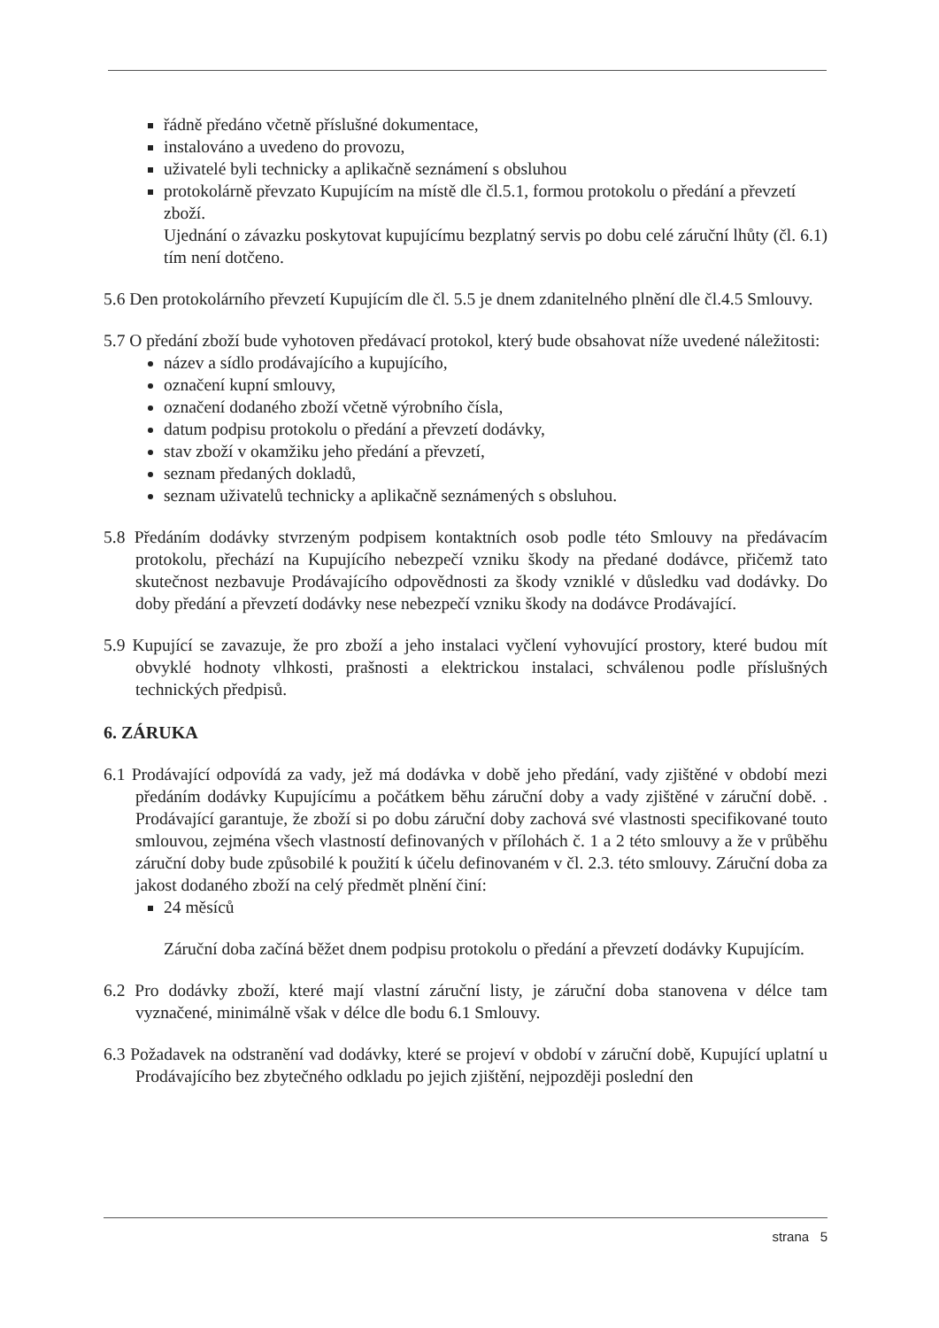řádně předáno včetně příslušné dokumentace,
instalováno a uvedeno do provozu,
uživatelé byli technicky a aplikačně seznámení s obsluhou
protokolárně převzato Kupujícím na místě dle čl.5.1, formou protokolu o předání a převzetí zboží.
Ujednání o závazku poskytovat kupujícímu bezplatný servis po dobu celé záruční lhůty (čl. 6.1) tím není dotčeno.
5.6 Den protokolárního převzetí Kupujícím dle čl. 5.5 je dnem zdanitelného plnění dle čl.4.5 Smlouvy.
5.7 O předání zboží bude vyhotoven předávací protokol, který bude obsahovat níže uvedené náležitosti:
název a sídlo prodávajícího a kupujícího,
označení kupní smlouvy,
označení dodaného zboží včetně výrobního čísla,
datum podpisu protokolu o předání a převzetí dodávky,
stav zboží v okamžiku jeho předání a převzetí,
seznam předaných dokladů,
seznam uživatelů technicky a aplikačně seznámených s obsluhou.
5.8 Předáním dodávky stvrzeným podpisem kontaktních osob podle této Smlouvy na předávacím protokolu, přechází na Kupujícího nebezpečí vzniku škody na předané dodávce, přičemž tato skutečnost nezbavuje Prodávajícího odpovědnosti za škody vzniklé v důsledku vad dodávky. Do doby předání a převzetí dodávky nese nebezpečí vzniku škody na dodávce Prodávající.
5.9 Kupující se zavazuje, že pro zboží a jeho instalaci vyčlení vyhovující prostory, které budou mít obvyklé hodnoty vlhkosti, prašnosti a elektrickou instalaci, schválenou podle příslušných technických předpisů.
6. ZÁRUKA
6.1 Prodávající odpovídá za vady, jež má dodávka v době jeho předání, vady zjištěné v období mezi předáním dodávky Kupujícímu a počátkem běhu záruční doby a vady zjištěné v záruční době. . Prodávající garantuje, že zboží si po dobu záruční doby zachová své vlastnosti specifikované touto smlouvou, zejména všech vlastností definovaných v přílohách č. 1 a 2 této smlouvy a že v průběhu záruční doby bude způsobilé k použití k účelu definovaném v čl. 2.3. této smlouvy. Záruční doba za jakost dodaného zboží na celý předmět plnění činí:
24 měsíců
Záruční doba začíná běžet dnem podpisu protokolu o předání a převzetí dodávky Kupujícím.
6.2 Pro dodávky zboží, které mají vlastní záruční listy, je záruční doba stanovena v délce tam vyznačené, minimálně však v délce dle bodu 6.1 Smlouvy.
6.3 Požadavek na odstranění vad dodávky, které se projeví v období v záruční době, Kupující uplatní u Prodávajícího bez zbytečného odkladu po jejich zjištění, nejpozději poslední den
strana 5